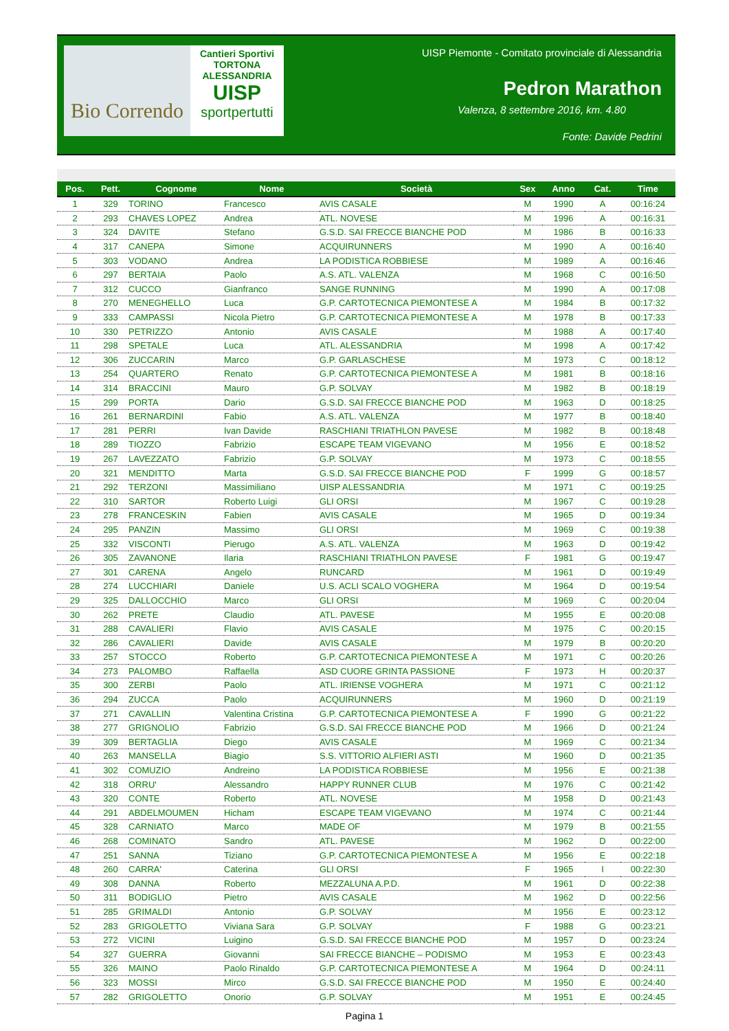Bio Correndo
Cantieri Sportivi
TORTONA ALESSANDRIA
UISP
sportpertutti
UISP Piemonte - Comitato provinciale di Alessandria
Pedron Marathon
Valenza, 8 settembre 2016, km. 4.80
Fonte: Davide Pedrini
| Pos. | Pett. | Cognome | Nome | Società | Sex | Anno | Cat. | Time |
| --- | --- | --- | --- | --- | --- | --- | --- | --- |
| 1 | 329 | TORINO | Francesco | AVIS CASALE | M | 1990 | A | 00:16:24 |
| 2 | 293 | CHAVES LOPEZ | Andrea | ATL. NOVESE | M | 1996 | A | 00:16:31 |
| 3 | 324 | DAVITE | Stefano | G.S.D. SAI FRECCE BIANCHE POD | M | 1986 | B | 00:16:33 |
| 4 | 317 | CANEPA | Simone | ACQUIRUNNERS | M | 1990 | A | 00:16:40 |
| 5 | 303 | VODANO | Andrea | LA PODISTICA ROBBIESE | M | 1989 | A | 00:16:46 |
| 6 | 297 | BERTAIA | Paolo | A.S. ATL. VALENZA | M | 1968 | C | 00:16:50 |
| 7 | 312 | CUCCO | Gianfranco | SANGE RUNNING | M | 1990 | A | 00:17:08 |
| 8 | 270 | MENEGHELLO | Luca | G.P. CARTOTECNICA PIEMONTESE A | M | 1984 | B | 00:17:32 |
| 9 | 333 | CAMPASSI | Nicola Pietro | G.P. CARTOTECNICA PIEMONTESE A | M | 1978 | B | 00:17:33 |
| 10 | 330 | PETRIZZO | Antonio | AVIS CASALE | M | 1988 | A | 00:17:40 |
| 11 | 298 | SPETALE | Luca | ATL. ALESSANDRIA | M | 1998 | A | 00:17:42 |
| 12 | 306 | ZUCCARIN | Marco | G.P. GARLASCHESE | M | 1973 | C | 00:18:12 |
| 13 | 254 | QUARTERO | Renato | G.P. CARTOTECNICA PIEMONTESE A | M | 1981 | B | 00:18:16 |
| 14 | 314 | BRACCINI | Mauro | G.P. SOLVAY | M | 1982 | B | 00:18:19 |
| 15 | 299 | PORTA | Dario | G.S.D. SAI FRECCE BIANCHE POD | M | 1963 | D | 00:18:25 |
| 16 | 261 | BERNARDINI | Fabio | A.S. ATL. VALENZA | M | 1977 | B | 00:18:40 |
| 17 | 281 | PERRI | Ivan Davide | RASCHIANI TRIATHLON PAVESE | M | 1982 | B | 00:18:48 |
| 18 | 289 | TIOZZO | Fabrizio | ESCAPE TEAM VIGEVANO | M | 1956 | E | 00:18:52 |
| 19 | 267 | LAVEZZATO | Fabrizio | G.P. SOLVAY | M | 1973 | C | 00:18:55 |
| 20 | 321 | MENDITTO | Marta | G.S.D. SAI FRECCE BIANCHE POD | F | 1999 | G | 00:18:57 |
| 21 | 292 | TERZONI | Massimiliano | UISP ALESSANDRIA | M | 1971 | C | 00:19:25 |
| 22 | 310 | SARTOR | Roberto Luigi | GLI ORSI | M | 1967 | C | 00:19:28 |
| 23 | 278 | FRANCESKIN | Fabien | AVIS CASALE | M | 1965 | D | 00:19:34 |
| 24 | 295 | PANZIN | Massimo | GLI ORSI | M | 1969 | C | 00:19:38 |
| 25 | 332 | VISCONTI | Pierugo | A.S. ATL. VALENZA | M | 1963 | D | 00:19:42 |
| 26 | 305 | ZAVANONE | Ilaria | RASCHIANI TRIATHLON PAVESE | F | 1981 | G | 00:19:47 |
| 27 | 301 | CARENA | Angelo | RUNCARD | M | 1961 | D | 00:19:49 |
| 28 | 274 | LUCCHIARI | Daniele | U.S. ACLI SCALO VOGHERA | M | 1964 | D | 00:19:54 |
| 29 | 325 | DALLOCCHIO | Marco | GLI ORSI | M | 1969 | C | 00:20:04 |
| 30 | 262 | PRETE | Claudio | ATL. PAVESE | M | 1955 | E | 00:20:08 |
| 31 | 288 | CAVALIERI | Flavio | AVIS CASALE | M | 1975 | C | 00:20:15 |
| 32 | 286 | CAVALIERI | Davide | AVIS CASALE | M | 1979 | B | 00:20:20 |
| 33 | 257 | STOCCO | Roberto | G.P. CARTOTECNICA PIEMONTESE A | M | 1971 | C | 00:20:26 |
| 34 | 273 | PALOMBO | Raffaella | ASD CUORE GRINTA PASSIONE | F | 1973 | H | 00:20:37 |
| 35 | 300 | ZERBI | Paolo | ATL. IRIENSE VOGHERA | M | 1971 | C | 00:21:12 |
| 36 | 294 | ZUCCA | Paolo | ACQUIRUNNERS | M | 1960 | D | 00:21:19 |
| 37 | 271 | CAVALLIN | Valentina Cristina | G.P. CARTOTECNICA PIEMONTESE A | F | 1990 | G | 00:21:22 |
| 38 | 277 | GRIGNOLIO | Fabrizio | G.S.D. SAI FRECCE BIANCHE POD | M | 1966 | D | 00:21:24 |
| 39 | 309 | BERTAGLIA | Diego | AVIS CASALE | M | 1969 | C | 00:21:34 |
| 40 | 263 | MANSELLA | Biagio | S.S. VITTORIO ALFIERI ASTI | M | 1960 | D | 00:21:35 |
| 41 | 302 | COMUZIO | Andreino | LA PODISTICA ROBBIESE | M | 1956 | E | 00:21:38 |
| 42 | 318 | ORRU' | Alessandro | HAPPY RUNNER CLUB | M | 1976 | C | 00:21:42 |
| 43 | 320 | CONTE | Roberto | ATL. NOVESE | M | 1958 | D | 00:21:43 |
| 44 | 291 | ABDELMOUMEN | Hicham | ESCAPE TEAM VIGEVANO | M | 1974 | C | 00:21:44 |
| 45 | 328 | CARNIATO | Marco | MADE OF | M | 1979 | B | 00:21:55 |
| 46 | 268 | COMINATO | Sandro | ATL. PAVESE | M | 1962 | D | 00:22:00 |
| 47 | 251 | SANNA | Tiziano | G.P. CARTOTECNICA PIEMONTESE A | M | 1956 | E | 00:22:18 |
| 48 | 260 | CARRA' | Caterina | GLI ORSI | F | 1965 | I | 00:22:30 |
| 49 | 308 | DANNA | Roberto | MEZZALUNA A.P.D. | M | 1961 | D | 00:22:38 |
| 50 | 311 | BODIGLIO | Pietro | AVIS CASALE | M | 1962 | D | 00:22:56 |
| 51 | 285 | GRIMALDI | Antonio | G.P. SOLVAY | M | 1956 | E | 00:23:12 |
| 52 | 283 | GRIGOLETTO | Viviana Sara | G.P. SOLVAY | F | 1988 | G | 00:23:21 |
| 53 | 272 | VICINI | Luigino | G.S.D. SAI FRECCE BIANCHE POD | M | 1957 | D | 00:23:24 |
| 54 | 327 | GUERRA | Giovanni | SAI FRECCE BIANCHE – PODISMO | M | 1953 | E | 00:23:43 |
| 55 | 326 | MAINO | Paolo Rinaldo | G.P. CARTOTECNICA PIEMONTESE A | M | 1964 | D | 00:24:11 |
| 56 | 323 | MOSSI | Mirco | G.S.D. SAI FRECCE BIANCHE POD | M | 1950 | E | 00:24:40 |
| 57 | 282 | GRIGOLETTO | Onorio | G.P. SOLVAY | M | 1951 | E | 00:24:45 |
Pagina 1